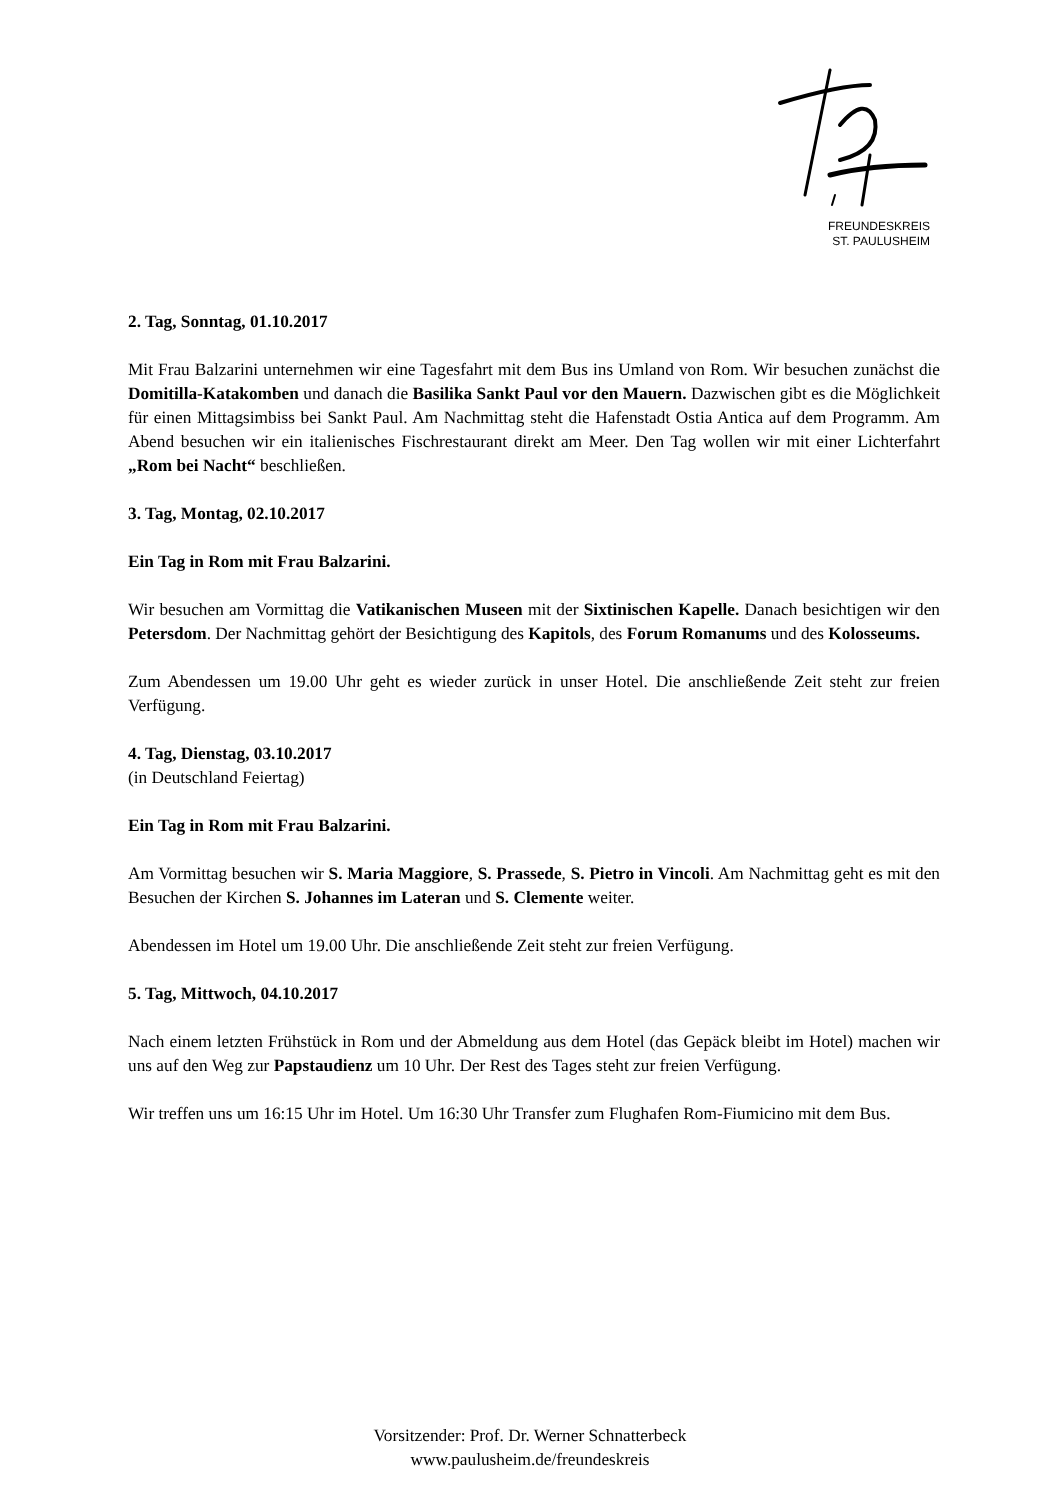FREUNDESKREIS
ST. PAULUSHEIM
2. Tag, Sonntag, 01.10.2017
Mit Frau Balzarini unternehmen wir eine Tagesfahrt mit dem Bus ins Umland von Rom. Wir besuchen zunächst die Domitilla-Katakomben und danach die Basilika Sankt Paul vor den Mauern. Dazwischen gibt es die Möglichkeit für einen Mittagsimbiss bei Sankt Paul. Am Nachmittag steht die Hafenstadt Ostia Antica auf dem Programm. Am Abend besuchen wir ein italienisches Fischrestaurant direkt am Meer. Den Tag wollen wir mit einer Lichterfahrt „Rom bei Nacht“ beschließen.
3. Tag, Montag, 02.10.2017
Ein Tag in Rom mit Frau Balzarini.
Wir besuchen am Vormittag die Vatikanischen Museen mit der Sixtinischen Kapelle. Danach besichtigen wir den Petersdom. Der Nachmittag gehört der Besichtigung des Kapitols, des Forum Romanums und des Kolosseums.
Zum Abendessen um 19.00 Uhr geht es wieder zurück in unser Hotel. Die anschließende Zeit steht zur freien Verfügung.
4. Tag, Dienstag, 03.10.2017
(in Deutschland Feiertag)
Ein Tag in Rom mit Frau Balzarini.
Am Vormittag besuchen wir S. Maria Maggiore, S. Prassede, S. Pietro in Vincoli. Am Nachmittag geht es mit den Besuchen der Kirchen S. Johannes im Lateran und S. Clemente weiter.
Abendessen im Hotel um 19.00 Uhr. Die anschließende Zeit steht zur freien Verfügung.
5. Tag, Mittwoch, 04.10.2017
Nach einem letzten Frühstück in Rom und der Abmeldung aus dem Hotel (das Gepäck bleibt im Hotel) machen wir uns auf den Weg zur Papstaudienz um 10 Uhr. Der Rest des Tages steht zur freien Verfügung.
Wir treffen uns um 16:15 Uhr im Hotel. Um 16:30 Uhr Transfer zum Flughafen Rom-Fiumicino mit dem Bus.
Vorsitzender: Prof. Dr. Werner Schnatterbeck
www.paulusheim.de/freundeskreis